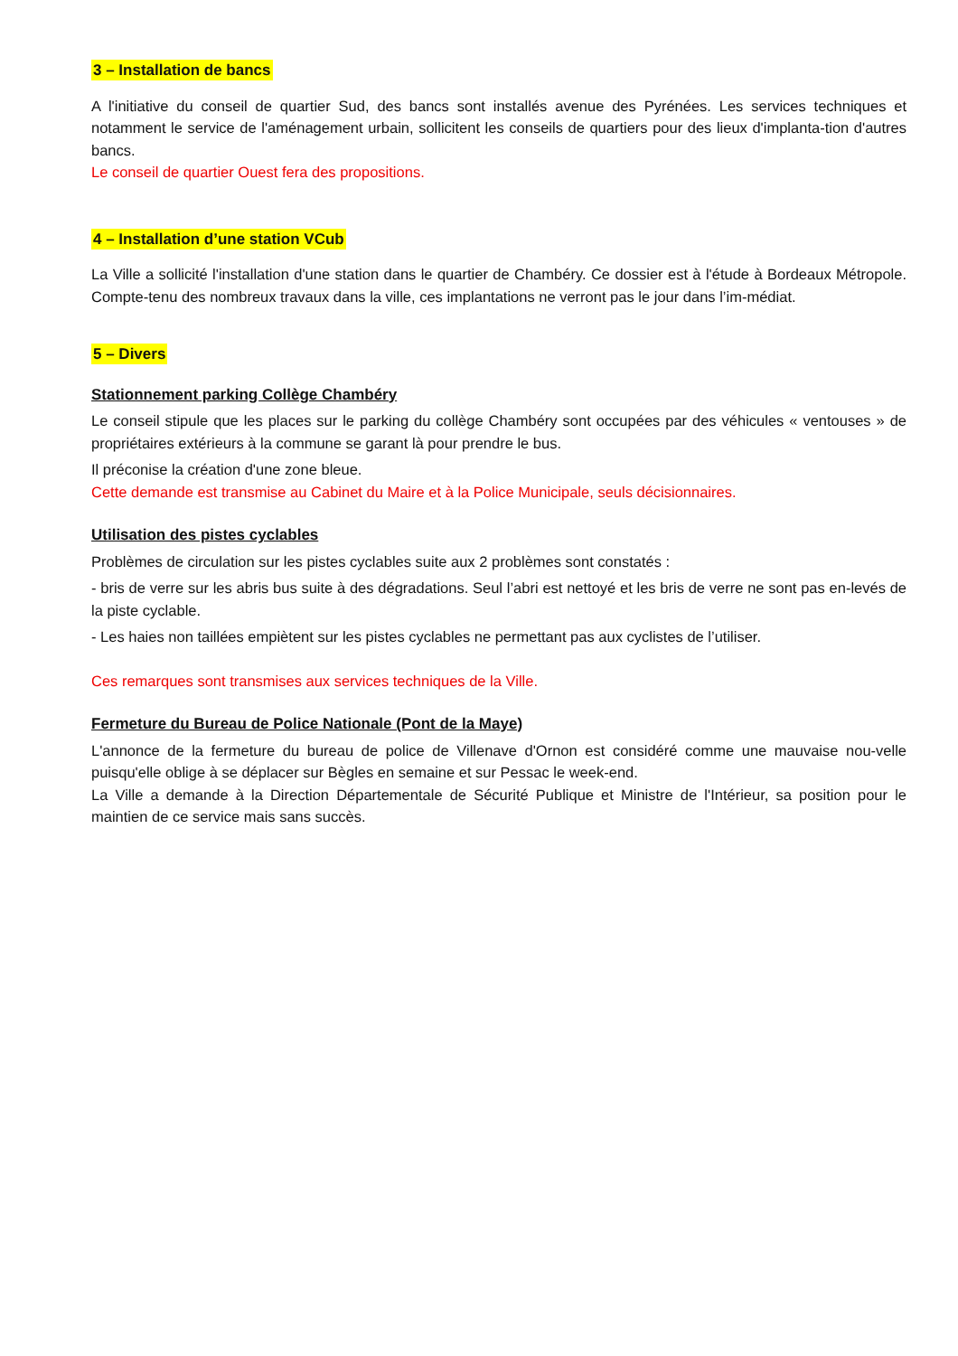3 – Installation de bancs
A l'initiative du conseil de quartier Sud, des bancs sont installés avenue des Pyrénées. Les services techniques et notamment le service de l'aménagement urbain, sollicitent les conseils de quartiers pour des lieux d'implanta-tion d'autres bancs.
Le conseil de quartier Ouest fera des propositions.
4 – Installation d’une station VCub
La Ville a sollicité l'installation d'une station dans le quartier de Chambéry. Ce dossier est à l'étude à Bordeaux Métropole. Compte-tenu des nombreux travaux dans la ville, ces implantations ne verront pas le jour dans l’im-médiat.
5 – Divers
Stationnement parking Collège Chambéry
Le conseil stipule que les places sur le parking du collège Chambéry sont occupées par des véhicules « ventouses » de propriétaires extérieurs à la commune se garant là pour prendre le bus.
Il préconise la création d'une zone bleue.
Cette demande est transmise au Cabinet du Maire et à la Police Municipale, seuls décisionnaires.
Utilisation des pistes cyclables
Problèmes de circulation sur les pistes cyclables suite aux 2 problèmes sont constatés :
- bris de verre sur les abris bus suite à des dégradations. Seul l’abri est nettoyé et les bris de verre ne sont pas en-levés de la piste cyclable.
- Les haies non taillées empiètent sur les pistes cyclables ne permettant pas aux cyclistes de l’utiliser.
Ces remarques sont transmises aux services techniques de la Ville.
Fermeture du Bureau de Police Nationale (Pont de la Maye)
L'annonce de la fermeture du bureau de police de Villenave d'Ornon est considéré comme une mauvaise nou-velle puisqu'elle oblige à se déplacer sur Bègles en semaine et sur Pessac le week-end.
La Ville a demande à la Direction Départementale de Sécurité Publique et Ministre de l'Intérieur, sa position pour le maintien de ce service mais sans succès.